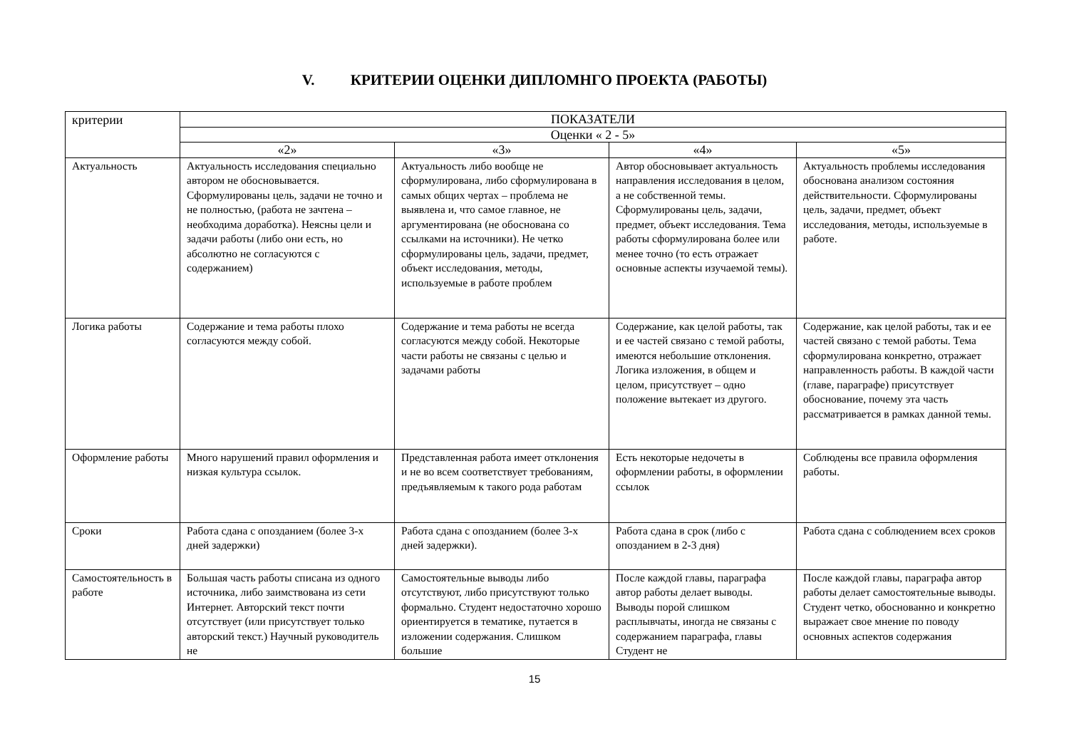V. КРИТЕРИИ ОЦЕНКИ ДИПЛОМНГО ПРОЕКТА (РАБОТЫ)
| критерии | ПОКАЗАТЕЛИ | | | |
| --- | --- | --- | --- | --- |
| | Оценки « 2 - 5» | | | |
| | «2» | «3» | «4» | «5» |
| Актуальность | Актуальность исследования специально автором не обосновывается. Сформулированы цель, задачи не точно и не полностью, (работа не зачтена – необходима доработка). Неясны цели и задачи работы (либо они есть, но абсолютно не согласуются с содержанием) | Актуальность либо вообще не сформулирована, либо сформулирована в самых общих чертах – проблема не выявлена и, что самое главное, не аргументирована (не обоснована со ссылками на источники). Не четко сформулированы цель, задачи, предмет, объект исследования, методы, используемые в работе проблем | Автор обосновывает актуальность направления исследования в целом, а не собственной темы. Сформулированы цель, задачи, предмет, объект исследования. Тема работы сформулирована более или менее точно (то есть отражает основные аспекты изучаемой темы). | Актуальность проблемы исследования обоснована анализом состояния действительности. Сформулированы цель, задачи, предмет, объект исследования, методы, используемые в работе. |
| Логика работы | Содержание и тема работы плохо согласуются между собой. | Содержание и тема работы не всегда согласуются между собой. Некоторые части работы не связаны с целью и задачами работы | Содержание, как целой работы, так и ее частей связано с темой работы, имеются небольшие отклонения. Логика изложения, в общем и целом, присутствует – одно положение вытекает из другого. | Содержание, как целой работы, так и ее частей связано с темой работы. Тема сформулирована конкретно, отражает направленность работы. В каждой части (главе, параграфе) присутствует обоснование, почему эта часть рассматривается в рамках данной темы. |
| Оформление работы | Много нарушений правил оформления и низкая культура ссылок. | Представленная работа имеет отклонения и не во всем соответствует требованиям, предъявляемым к такого рода работам | Есть некоторые недочеты в оформлении работы, в оформлении ссылок | Соблюдены все правила оформления работы. |
| Сроки | Работа сдана с опозданием (более 3-х дней задержки) | Работа сдана с опозданием (более 3-х дней задержки). | Работа сдана в срок (либо с опозданием в 2-3 дня) | Работа сдана с соблюдением всех сроков |
| Самостоятельность в работе | Большая часть работы списана из одного источника, либо заимствована из сети Интернет. Авторский текст почти отсутствует (или присутствует только авторский текст.) Научный руководитель не | Самостоятельные выводы либо отсутствуют, либо присутствуют только формально. Студент недостаточно хорошо ориентируется в тематике, путается в изложении содержания. Слишком большие | После каждой главы, параграфа автор работы делает выводы. Выводы порой слишком расплывчаты, иногда не связаны с содержанием параграфа, главы Студент не | После каждой главы, параграфа автор работы делает самостоятельные выводы. Студент четко, обоснованно и конкретно выражает свое мнение по поводу основных аспектов содержания |
15